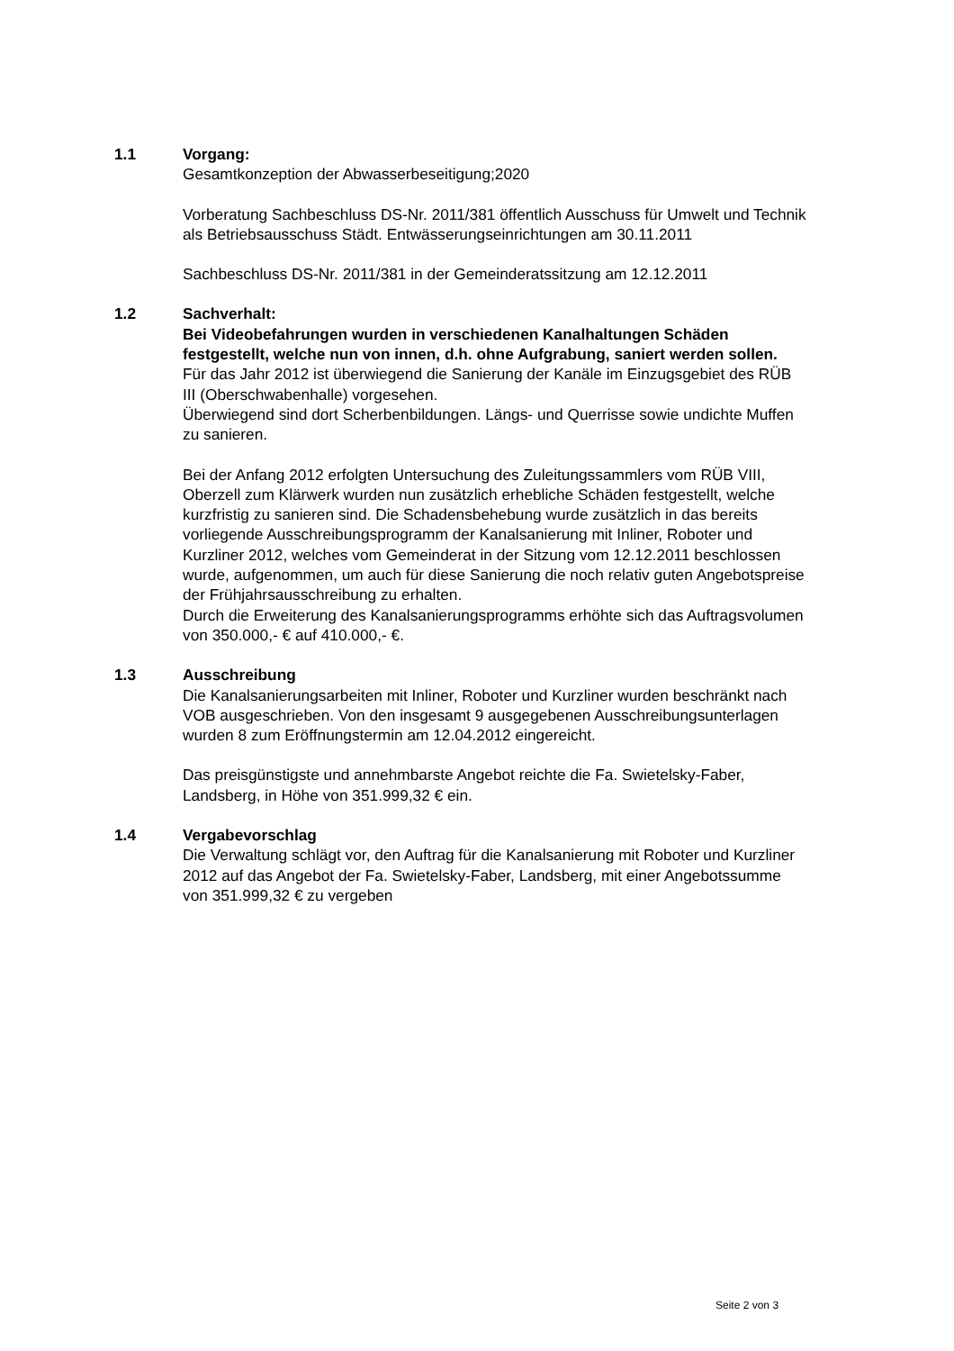1.1 Vorgang:
Gesamtkonzeption der Abwasserbeseitigung;2020
Vorberatung Sachbeschluss DS-Nr. 2011/381 öffentlich Ausschuss für Umwelt und Technik als Betriebsausschuss Städt. Entwässerungseinrichtungen am 30.11.2011
Sachbeschluss DS-Nr. 2011/381 in der Gemeinderatssitzung am 12.12.2011
1.2 Sachverhalt:
Bei Videobefahrungen wurden in verschiedenen Kanalhaltungen Schäden festgestellt, welche nun von innen, d.h. ohne Aufgrabung, saniert werden sollen.
Für das Jahr 2012 ist überwiegend die Sanierung der Kanäle im Einzugsgebiet des RÜB III (Oberschwabenhalle) vorgesehen.
Überwiegend sind dort Scherbenbildungen. Längs- und Querrisse sowie undichte Muffen zu sanieren.
Bei der Anfang 2012 erfolgten Untersuchung des Zuleitungssammlers vom RÜB VIII, Oberzell zum Klärwerk wurden nun zusätzlich erhebliche Schäden festgestellt, welche kurzfristig zu sanieren sind. Die Schadensbehebung wurde zusätzlich in das bereits vorliegende Ausschreibungsprogramm der Kanalsanierung mit Inliner, Roboter und Kurzliner 2012, welches vom Gemeinderat in der Sitzung vom 12.12.2011 beschlossen wurde, aufgenommen, um auch für diese Sanierung die noch relativ guten Angebotspreise der Frühjahrsausschreibung zu erhalten.
Durch die Erweiterung des Kanalsanierungsprogramms erhöhte sich das Auftragsvolumen von 350.000,- € auf 410.000,- €.
1.3 Ausschreibung
Die Kanalsanierungsarbeiten mit Inliner, Roboter und Kurzliner wurden beschränkt nach VOB ausgeschrieben. Von den insgesamt 9 ausgegebenen Ausschreibungsunterlagen wurden 8 zum Eröffnungstermin am 12.04.2012 eingereicht.
Das preisgünstigste und annehmbarste Angebot reichte die Fa. Swietelsky-Faber, Landsberg, in Höhe von 351.999,32 € ein.
1.4 Vergabevorschlag
Die Verwaltung schlägt vor, den Auftrag für die Kanalsanierung mit Roboter und Kurzliner 2012 auf das Angebot der Fa. Swietelsky-Faber, Landsberg, mit einer Angebotssumme von 351.999,32 € zu vergeben
Seite 2 von 3